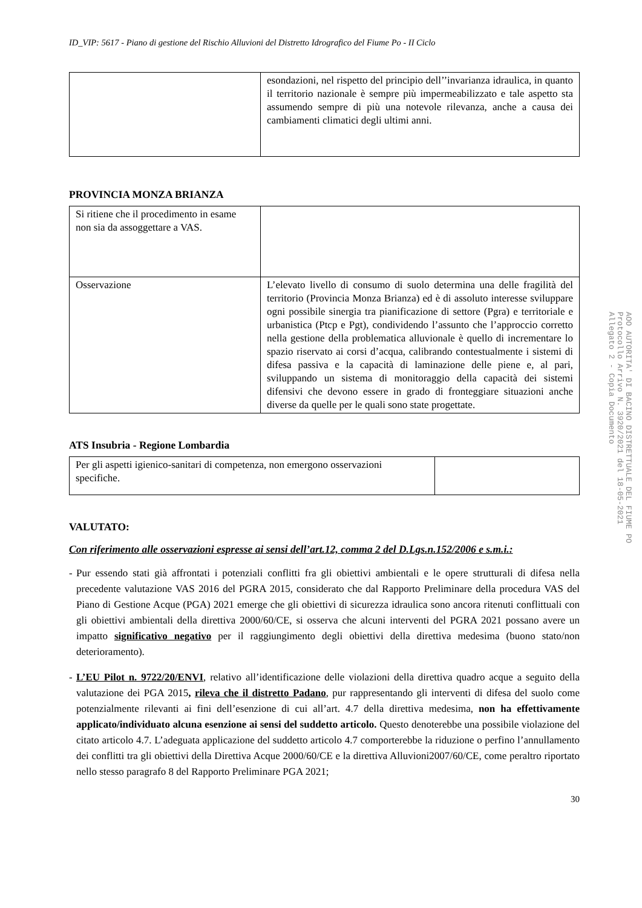ID_VIP: 5617 - Piano di gestione del Rischio Alluvioni del Distretto Idrografico del Fiume Po - II Ciclo
| | esondazioni, nel rispetto del principio dell’’invarianza idraulica, in quanto il territorio nazionale è sempre più impermeabilizzato e tale aspetto sta assumendo sempre di più una notevole rilevanza, anche a causa dei cambiamenti climatici degli ultimi anni. |
PROVINCIA MONZA BRIANZA
| Si ritiene che il procedimento in esame non sia da assoggettare a VAS. | |
| Osservazione | L’elevato livello di consumo di suolo determina una delle fragilità del territorio (Provincia Monza Brianza) ed è di assoluto interesse sviluppare ogni possibile sinergia tra pianificazione di settore (Pgra) e territoriale e urbanistica (Ptcp e Pgt), condividendo l’assunto che l’approccio corretto nella gestione della problematica alluvionale è quello di incrementare lo spazio riservato ai corsi d’acqua, calibrando contestualmente i sistemi di difesa passiva e la capacità di laminazione delle piene e, al pari, sviluppando un sistema di monitoraggio della capacità dei sistemi difensivi che devono essere in grado di fronteggiare situazioni anche diverse da quelle per le quali sono state progettate. |
ATS Insubria - Regione Lombardia
| Per gli aspetti igienico-sanitari di competenza, non emergono osservazioni specifiche. | |
VALUTATO:
Con riferimento alle osservazioni espresse ai sensi dell’art.12, comma 2 del D.Lgs.n.152/2006 e s.m.i.:
- Pur essendo stati già affrontati i potenziali conflitti fra gli obiettivi ambientali e le opere strutturali di difesa nella precedente valutazione VAS 2016 del PGRA 2015, considerato che dal Rapporto Preliminare della procedura VAS del Piano di Gestione Acque (PGA) 2021 emerge che gli obiettivi di sicurezza idraulica sono ancora ritenuti conflittuali con gli obiettivi ambientali della direttiva 2000/60/CE, si osserva che alcuni interventi del PGRA 2021 possano avere un impatto significativo negativo per il raggiungimento degli obiettivi della direttiva medesima (buono stato/non deterioramento).
- L’EU Pilot n. 9722/20/ENVI, relativo all’identificazione delle violazioni della direttiva quadro acque a seguito della valutazione dei PGA 2015, rileva che il distretto Padano, pur rappresentando gli interventi di difesa del suolo come potenzialmente rilevanti ai fini dell’esenzione di cui all’art. 4.7 della direttiva medesima, non ha effettivamente applicato/individuato alcuna esenzione ai sensi del suddetto articolo. Questo denoterebbe una possibile violazione del citato articolo 4.7. L’adeguata applicazione del suddetto articolo 4.7 comporterebbe la riduzione o perfino l’annullamento dei conflitti tra gli obiettivi della Direttiva Acque 2000/60/CE e la direttiva Alluvioni2007/60/CE, come peraltro riportato nello stesso paragrafo 8 del Rapporto Preliminare PGA 2021;
30
AOO AUTORITA' DI BACINO DISTRETTUALE DEL FIUME PO
Protocollo Arrivo N. 3920/2021 del 18-05-2021
Allegato 2 - Copia Documento